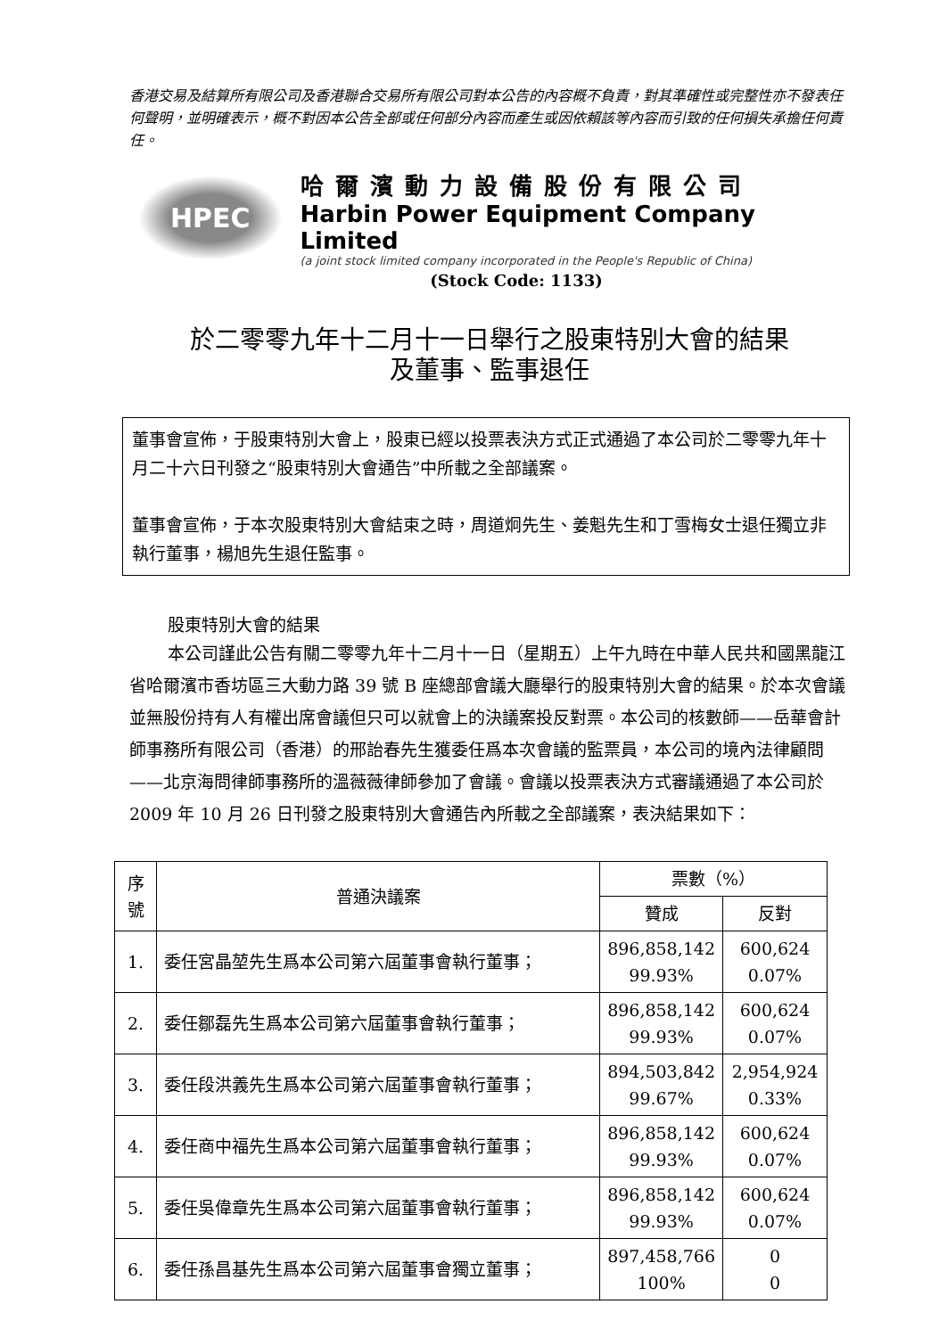香港交易及結算所有限公司及香港聯合交易所有限公司對本公告的內容概不負責，對其準確性或完整性亦不發表任何聲明，並明確表示，概不對因本公告全部或任何部分內容而產生或因依賴該等內容而引致的任何損失承擔任何責任。
HPEC
哈爾濱動力設備股份有限公司
Harbin Power Equipment Company Limited
(a joint stock limited company incorporated in the People's Republic of China)
(Stock Code: 1133)
於二零零九年十二月十一日舉行之股東特別大會的結果
及董事、監事退任
董事會宣佈，于股東特別大會上，股東已經以投票表決方式正式通過了本公司於二零零九年十月二十六日刊發之“股東特別大會通告”中所載之全部議案。
董事會宣佈，于本次股東特別大會結束之時，周道炯先生、姜魁先生和丁雪梅女士退任獨立非執行董事，楊旭先生退任監事。
股東特別大會的結果
本公司謹此公告有關二零零九年十二月十一日（星期五）上午九時在中華人民共和國黑龍江省哈爾濱市香坊區三大動力路 39 號 B 座總部會議大廳舉行的股東特別大會的結果。於本次會議並無股份持有人有權出席會議但只可以就會上的決議案投反對票。本公司的核數師——岳華會計師事務所有限公司（香港）的邢詒春先生獲委任爲本次會議的監票員，本公司的境內法律顧問——北京海問律師事務所的溫薇薇律師參加了會議。會議以投票表決方式審議通過了本公司於 2009 年 10 月 26 日刊發之股東特別大會通告內所載之全部議案，表決結果如下：
| 序號 | 普通決議案 | 票數（%） | |
| --- | --- | --- | --- |
| | | 贊成 | 反對 |
| 1. | 委任宮晶堃先生爲本公司第六屆董事會執行董事； | 896,858,142 99.93% | 600,624 0.07% |
| 2. | 委任鄒磊先生爲本公司第六屆董事會執行董事； | 896,858,142 99.93% | 600,624 0.07% |
| 3. | 委任段洪義先生爲本公司第六屆董事會執行董事； | 894,503,842 99.67% | 2,954,924 0.33% |
| 4. | 委任商中福先生爲本公司第六屆董事會執行董事； | 896,858,142 99.93% | 600,624 0.07% |
| 5. | 委任吳偉章先生爲本公司第六屆董事會執行董事； | 896,858,142 99.93% | 600,624 0.07% |
| 6. | 委任孫昌基先生爲本公司第六屆董事會獨立董事； | 897,458,766 100% | 0 0 |